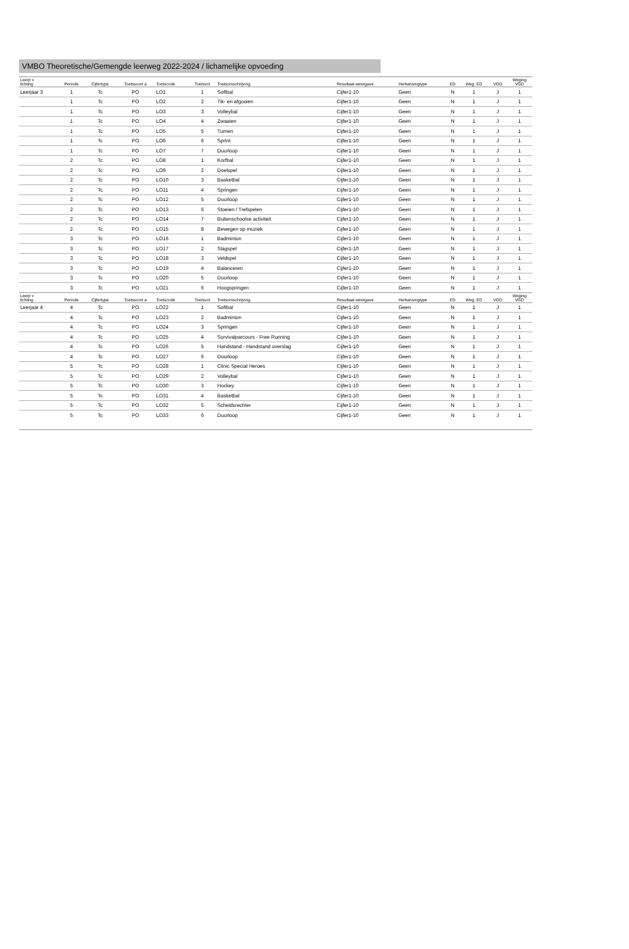VMBO Theoretische/Gemengde leerweg 2022-2024 / lichamelijke opvoeding
| Leerjr v lichting | Periode | Cijfertype | Toetssoort a | Toetscode | Toetsvol | Toetsomschrijving | Resultaat-weergave | Herkansingtype | ED | Weg. ED | VGD | Weging VGD |
| --- | --- | --- | --- | --- | --- | --- | --- | --- | --- | --- | --- | --- |
| Leerjaar 3 | 1 | Tc | PO | LO1 | 1 | Softbal | Cijfer1-10 | Geen | N | 1 | J | 1 |
| | 1 | Tc | PO | LO2 | 2 | Tik- en afgooien | Cijfer1-10 | Geen | N | 1 | J | 1 |
| | 1 | Tc | PO | LO3 | 3 | Volleybal | Cijfer1-10 | Geen | N | 1 | J | 1 |
| | 1 | Tc | PO | LO4 | 4 | Zwaaien | Cijfer1-10 | Geen | N | 1 | J | 1 |
| | 1 | Tc | PO | LO5 | 5 | Turnen | Cijfer1-10 | Geen | N | 1 | J | 1 |
| | 1 | Tc | PO | LO6 | 6 | Sprint | Cijfer1-10 | Geen | N | 1 | J | 1 |
| | 1 | Tc | PO | LO7 | 7 | Duurloop | Cijfer1-10 | Geen | N | 1 | J | 1 |
| | 2 | Tc | PO | LO8 | 1 | Korfbal | Cijfer1-10 | Geen | N | 1 | J | 1 |
| | 2 | Tc | PO | LO9 | 2 | Doelspel | Cijfer1-10 | Geen | N | 1 | J | 1 |
| | 2 | Tc | PO | LO10 | 3 | Basketbal | Cijfer1-10 | Geen | N | 1 | J | 1 |
| | 2 | Tc | PO | LO11 | 4 | Springen | Cijfer1-10 | Geen | N | 1 | J | 1 |
| | 2 | Tc | PO | LO12 | 5 | Duurloop | Cijfer1-10 | Geen | N | 1 | J | 1 |
| | 2 | Tc | PO | LO13 | 6 | Stoeien / Trefspelen | Cijfer1-10 | Geen | N | 1 | J | 1 |
| | 2 | Tc | PO | LO14 | 7 | Buitenschoolse activiteit | Cijfer1-10 | Geen | N | 1 | J | 1 |
| | 2 | Tc | PO | LO15 | 8 | Bewegen op muziek | Cijfer1-10 | Geen | N | 1 | J | 1 |
| | 3 | Tc | PO | LO16 | 1 | Badminton | Cijfer1-10 | Geen | N | 1 | J | 1 |
| | 3 | Tc | PO | LO17 | 2 | Slagspel | Cijfer1-10 | Geen | N | 1 | J | 1 |
| | 3 | Tc | PO | LO18 | 3 | Veldspel | Cijfer1-10 | Geen | N | 1 | J | 1 |
| | 3 | Tc | PO | LO19 | 4 | Balanceren | Cijfer1-10 | Geen | N | 1 | J | 1 |
| | 3 | Tc | PO | LO20 | 5 | Duurloop | Cijfer1-10 | Geen | N | 1 | J | 1 |
| | 3 | Tc | PO | LO21 | 6 | Hoogspringen | Cijfer1-10 | Geen | N | 1 | J | 1 |
| Leerjr v lichting | Periode | Cijfertype | Toetssoort a | Toetscode | Toetsvol | Toetsomschrijving | Resultaat-weergave | Herkansingtype | ED | Weg. ED | VGD | Weging VGD |
| Leerjaar 4 | 4 | Tc | PO | LO22 | 1 | Softbal | Cijfer1-10 | Geen | N | 1 | J | 1 |
| | 4 | Tc | PO | LO23 | 2 | Badminton | Cijfer1-10 | Geen | N | 1 | J | 1 |
| | 4 | Tc | PO | LO24 | 3 | Springen | Cijfer1-10 | Geen | N | 1 | J | 1 |
| | 4 | Tc | PO | LO25 | 4 | Survivalparcours - Free Running | Cijfer1-10 | Geen | N | 1 | J | 1 |
| | 4 | Tc | PO | LO26 | 5 | Handstand - Handstand overslag | Cijfer1-10 | Geen | N | 1 | J | 1 |
| | 4 | Tc | PO | LO27 | 6 | Duurloop | Cijfer1-10 | Geen | N | 1 | J | 1 |
| | 5 | Tc | PO | LO28 | 1 | Clinic Special Heroes | Cijfer1-10 | Geen | N | 1 | J | 1 |
| | 5 | Tc | PO | LO29 | 2 | Volleybal | Cijfer1-10 | Geen | N | 1 | J | 1 |
| | 5 | Tc | PO | LO30 | 3 | Hockey | Cijfer1-10 | Geen | N | 1 | J | 1 |
| | 5 | Tc | PO | LO31 | 4 | Basketbal | Cijfer1-10 | Geen | N | 1 | J | 1 |
| | 5 | Tc | PO | LO32 | 5 | Scheidsrechter | Cijfer1-10 | Geen | N | 1 | J | 1 |
| | 5 | Tc | PO | LO33 | 6 | Duurloop | Cijfer1-10 | Geen | N | 1 | J | 1 |